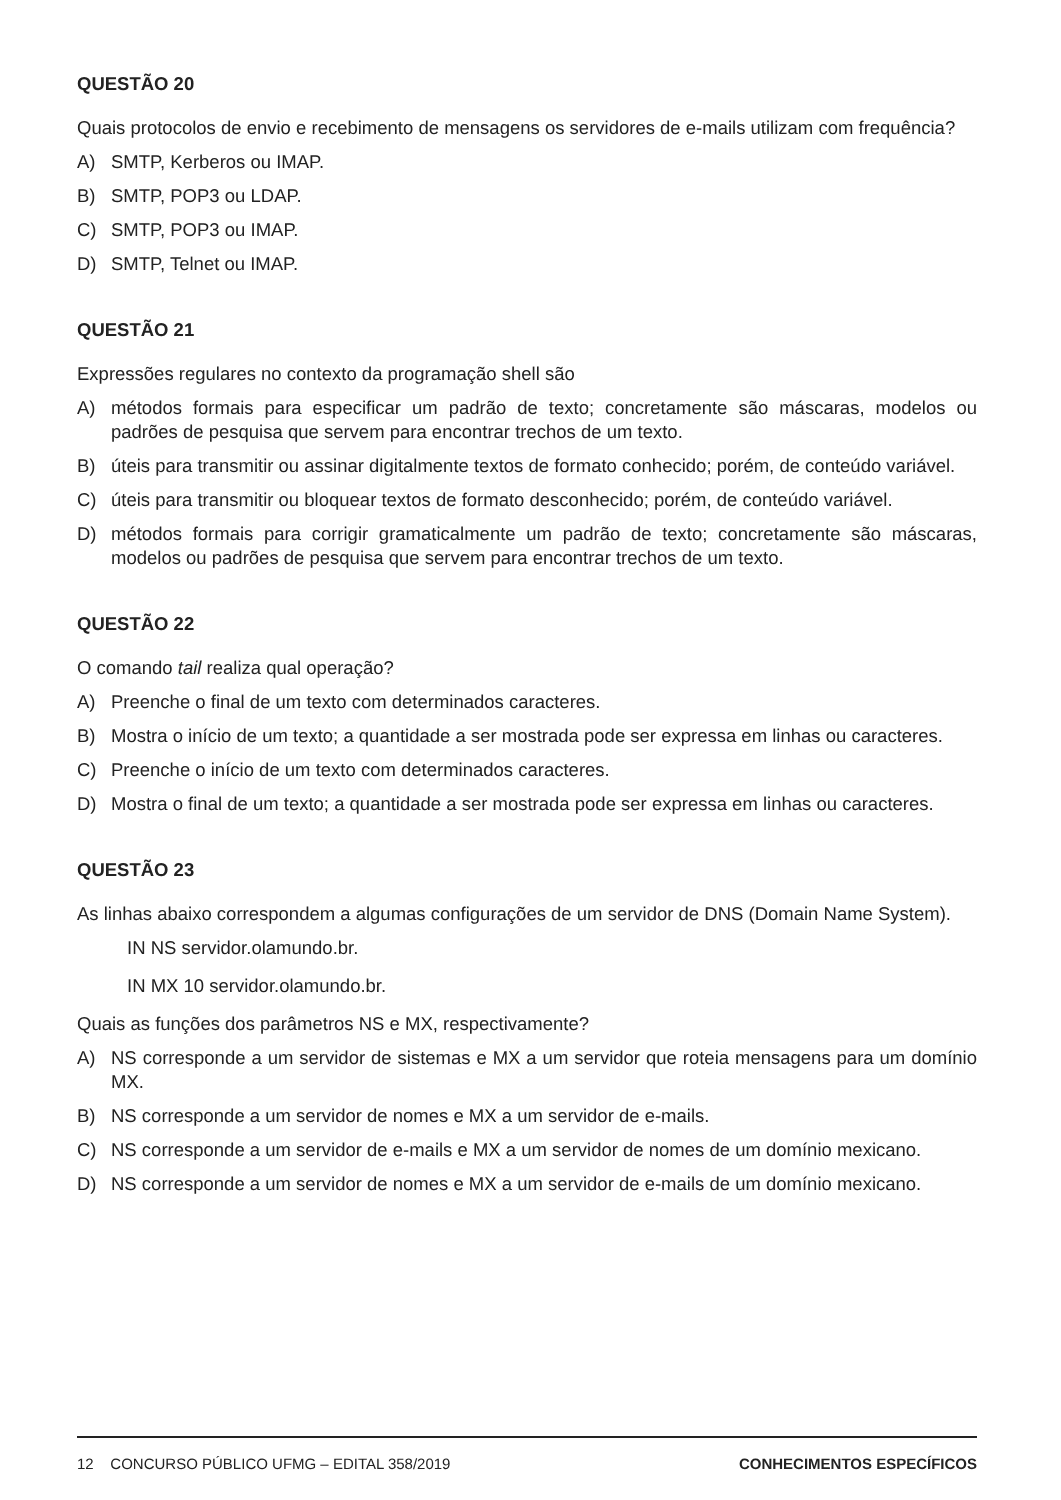QUESTÃO 20
Quais protocolos de envio e recebimento de mensagens os servidores de e-mails utilizam com frequência?
A) SMTP, Kerberos ou IMAP.
B) SMTP, POP3 ou LDAP.
C) SMTP, POP3 ou IMAP.
D) SMTP, Telnet ou IMAP.
QUESTÃO 21
Expressões regulares no contexto da programação shell são
A) métodos formais para especificar um padrão de texto; concretamente são máscaras, modelos ou padrões de pesquisa que servem para encontrar trechos de um texto.
B) úteis para transmitir ou assinar digitalmente textos de formato conhecido; porém, de conteúdo variável.
C) úteis para transmitir ou bloquear textos de formato desconhecido; porém, de conteúdo variável.
D) métodos formais para corrigir gramaticalmente um padrão de texto; concretamente são máscaras, modelos ou padrões de pesquisa que servem para encontrar trechos de um texto.
QUESTÃO 22
O comando tail realiza qual operação?
A) Preenche o final de um texto com determinados caracteres.
B) Mostra o início de um texto; a quantidade a ser mostrada pode ser expressa em linhas ou caracteres.
C) Preenche o início de um texto com determinados caracteres.
D) Mostra o final de um texto; a quantidade a ser mostrada pode ser expressa em linhas ou caracteres.
QUESTÃO 23
As linhas abaixo correspondem a algumas configurações de um servidor de DNS (Domain Name System).
IN NS servidor.olamundo.br.
IN MX 10 servidor.olamundo.br.
Quais as funções dos parâmetros NS e MX, respectivamente?
A) NS corresponde a um servidor de sistemas e MX a um servidor que roteia mensagens para um domínio MX.
B) NS corresponde a um servidor de nomes e MX a um servidor de e-mails.
C) NS corresponde a um servidor de e-mails e MX a um servidor de nomes de um domínio mexicano.
D) NS corresponde a um servidor de nomes e MX a um servidor de e-mails de um domínio mexicano.
12 CONCURSO PÚBLICO UFMG – EDITAL 358/2019
CONHECIMENTOS ESPECÍFICOS